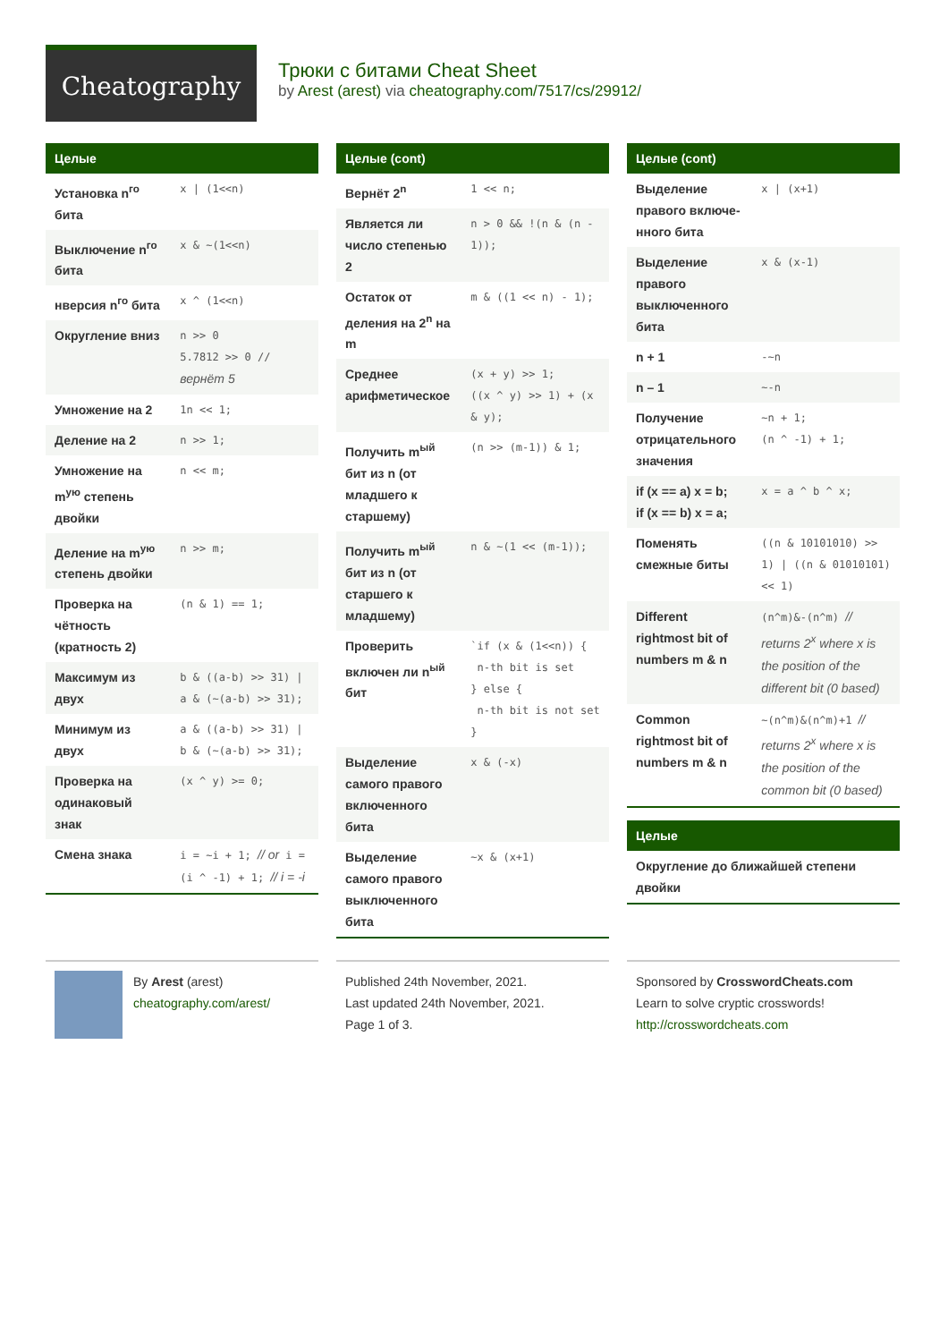Cheatography
Трюки с битами Cheat Sheet
by Arest (arest) via cheatography.com/7517/cs/29912/
| Целые | |
| --- | --- |
| Установка n<sup>го</sup> бита | x / (1<<n) |
| Выключение n<sup>го</sup> бита | x & ~(1<<n) |
| нверсия n<sup>го</sup> бита | x ^ (1<<n) |
| Округление вниз | n >> 0 5.7812 >> 0 // вернёт 5 |
| Умножение на 2 | 1n << 1; |
| Деление на 2 | n >> 1; |
| Умножение на m<sup>ую</sup> степень двойки | n << m; |
| Деление на m<sup>ую</sup> степень двойки | n >> m; |
| Проверка на чётность (кратность 2) | (n & 1) == 1; |
| Максимум из двух | b & ((a-b) >> 31) / a & (~(a-b) >> 31); |
| Минимум из двух | a & ((a-b) >> 31) / b & (~(a-b) >> 31); |
| Проверка на одинаковый знак | (x ^ y) >= 0; |
| Смена знака | i = ~i + 1; // or i = (i ^ -1) + 1; // i = -i |
| Целые (cont) | |
| --- | --- |
| Вернёт 2<sup>n</sup> | 1 << n; |
| Является ли число степенью 2 | n > 0 && !(n & (n - 1)); |
| Остаток от деления на 2<sup>n</sup> на m | m & ((1 << n) - 1); |
| Среднее арифметическое | (x + y) >> 1; ((x ^ y) >> 1) + (x & y); |
| Получить m<sup>ый</sup> бит из n (от младшего к старшему) | (n >> (m-1)) & 1; |
| Получить m<sup>ый</sup> бит из n (от старшего к младшему) | n & ~(1 << (m-1)); |
| Проверить включен ли n<sup>ый</sup> бит | `if (x & (1<<n)) { n-th bit is set } else { n-th bit is not set } |
| Выделение самого правого включенного бита | x & (-x) |
| Выделение самого правого выключ­енного бита | ~x & (x+1) |
| Целые (cont) | |
| --- | --- |
| Выделение правого включе­нного бита | x / (x+1) |
| Выделение правого выключ­енного бита | x & (x-1) |
| n + 1 | -~n |
| n – 1 | ~-n |
| Получение отрицател­ьного значения | ~n + 1; (n ^ -1) + 1; |
| if (x == a) x = b; if (x == b) x = a; | x = a ^ b ^ x; |
| Поменять смежные биты | ((n & 10101010) >> 1) / ((n & 01010101) << 1) |
| Different rightmost bit of numbers m & n | (n^m)&-(n^m) // returns 2<sup>x</sup> where x is the position of the different bit (0 based) |
| Common rightmost bit of numbers m & n | ~(n^m)&(n^m)+1 // returns 2<sup>x</sup> where x is the position of the common bit (0 based) |
| Целые |
| --- |
| Округление до ближайшей степени двойки |
By Arest (arest)
cheatography.com/arest/
Published 24th November, 2021.
Last updated 24th November, 2021.
Page 1 of 3.
Sponsored by CrosswordCheats.com
Learn to solve cryptic crosswords!
http://crosswordcheats.com